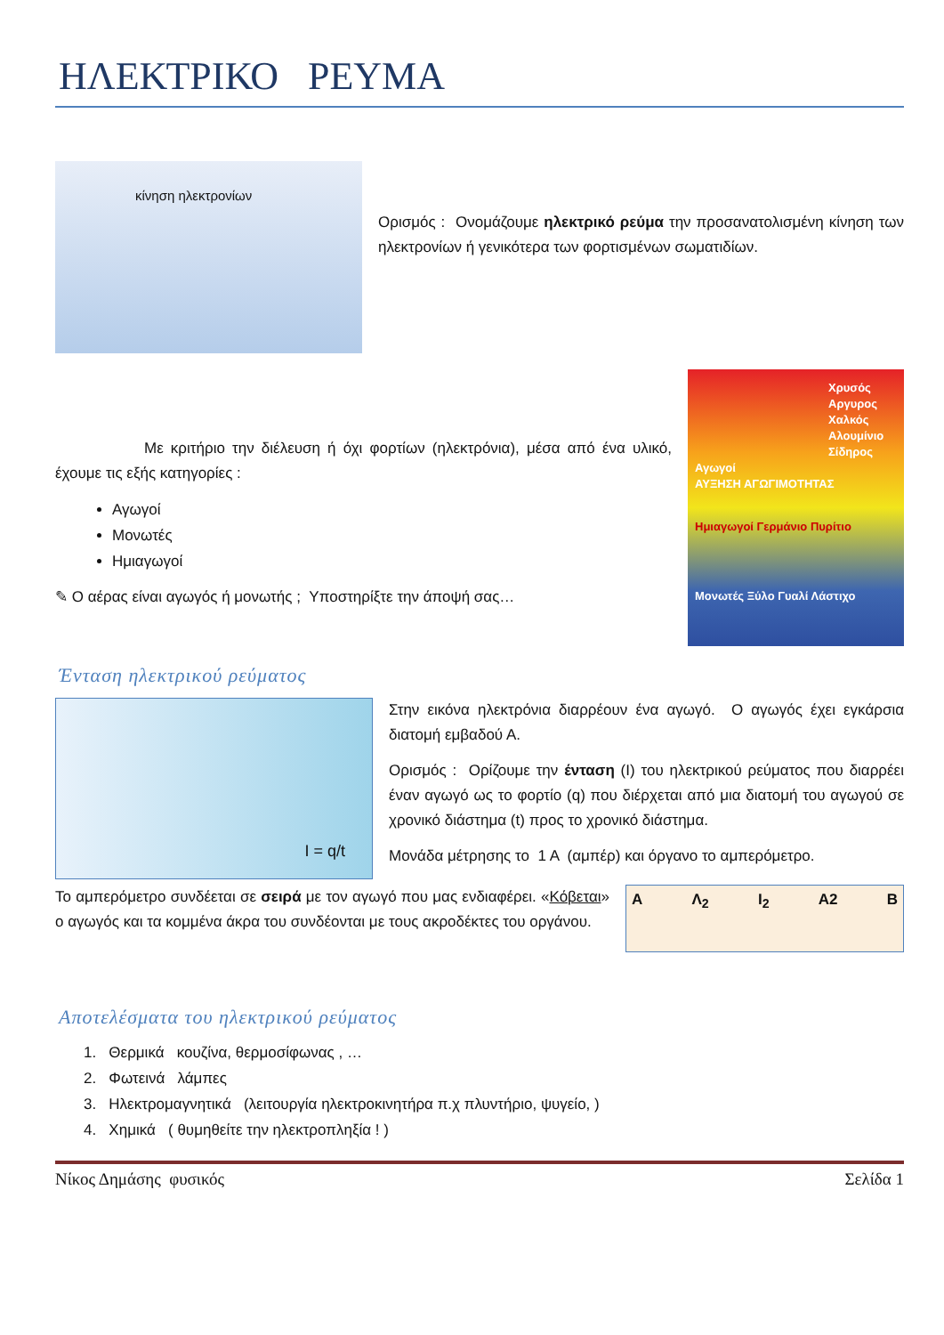ΗΛΕΚΤΡΙΚΟ ΡΕΥΜΑ
κίνηση ηλεκτρονίων
Ορισμός : Ονομάζουμε ηλεκτρικό ρεύμα την προσανατολισμένη κίνηση των ηλεκτρονίων ή γενικότερα των φορτισμένων σωματιδίων.
Με κριτήριο την διέλευση ή όχι φορτίων (ηλεκτρόνια), μέσα από ένα υλικό, έχουμε τις εξής κατηγορίες :
Αγωγοί
Μονωτές
Ημιαγωγοί
✎ Ο αέρας είναι αγωγός ή μονωτής ; Υποστηρίξτε την άποψή σας…
Χρυσός
Αργυρος
Χαλκός
Αλουμίνιο
Σίδηρος
Αγωγοί
ΑΥΞΗΣΗ ΑΓΩΓΙΜΟΤΗΤΑΣ
Ημιαγωγοί Γερμάνιο Πυρίτιο
Μονωτές Ξύλο Γυαλί Λάστιχο
Ένταση ηλεκτρικού ρεύματος
I = q/t
Στην εικόνα ηλεκτρόνια διαρρέουν ένα αγωγό. Ο αγωγός έχει εγκάρσια διατομή εμβαδού Α.
Ορισμός : Ορίζουμε την ένταση (Ι) του ηλεκτρικού ρεύματος που διαρρέει έναν αγωγό ως το φορτίο (q) που διέρχεται από μια διατομή του αγωγού σε χρονικό διάστημα (t) προς το χρονικό διάστημα.
Μονάδα μέτρησης το 1 Α (αμπέρ) και όργανο το αμπερόμετρο.
Το αμπερόμετρο συνδέεται σε σειρά με τον αγωγό που μας ενδιαφέρει. «Κόβεται» ο αγωγός και τα κομμένα άκρα του συνδέονται με τους ακροδέκτες του οργάνου.
Α Λ<sub>2</sub> I<sub>2</sub> A2 Β
Αποτελέσματα του ηλεκτρικού ρεύματος
1. Θερμικά κουζίνα, θερμοσίφωνας , …
2. Φωτεινά λάμπες
3. Ηλεκτρομαγνητικά (λειτουργία ηλεκτροκινητήρα π.χ πλυντήριο, ψυγείο, )
4. Χημικά ( θυμηθείτε την ηλεκτροπληξία ! )
Νίκος Δημάσης φυσικός Σελίδα 1